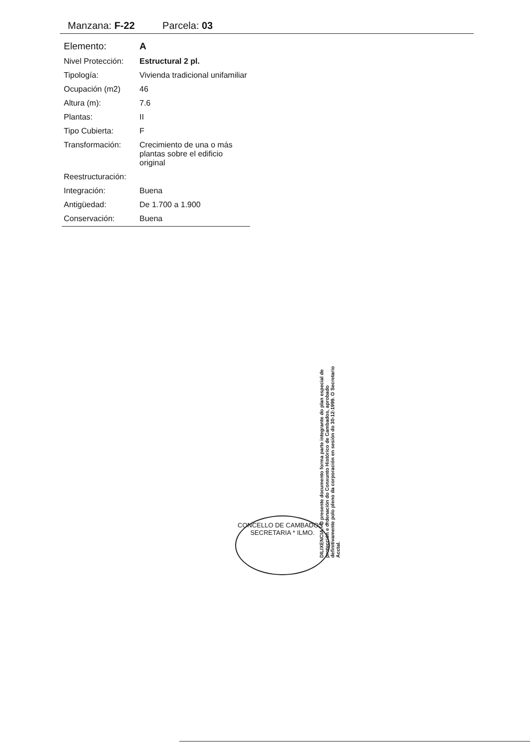Manzana: F-22 Parcela: 03
| Elemento: | A |
| Nivel Protección: | Estructural 2 pl. |
| Tipología: | Vivienda tradicional unifamiliar |
| Ocupación (m2) | 46 |
| Altura (m): | 7.6 |
| Plantas: | II |
| Tipo Cubierta: | F |
| Transformación: | Crecimiento de una o más plantas sobre el edificio original |
| Reestructuración: | |
| Integración: | Buena |
| Antigüedad: | De 1.700 a 1.900 |
| Conservación: | Buena |
DILIXENCIA.- O presente documento forma parte integrante do plan especial de protección e ordenación do Conxunto Histórico de Cambados, aprobado definitivamente polo pleno da corporación en sesión do 30-12-1999. O Secretario Acctal.
CONCELLO DE CAMBADOS * SECRETARIA * ILMO.